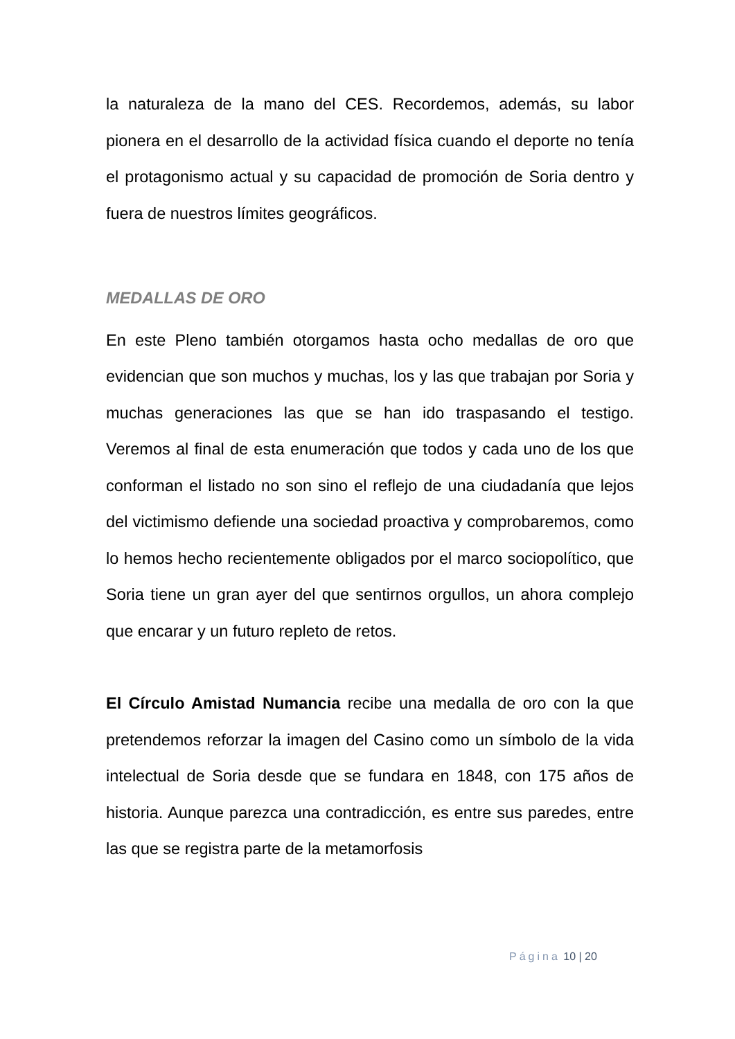la naturaleza de la mano del CES. Recordemos, además, su labor pionera en el desarrollo de la actividad física cuando el deporte no tenía el protagonismo actual y su capacidad de promoción de Soria dentro y fuera de nuestros límites geográficos.
MEDALLAS DE ORO
En este Pleno también otorgamos hasta ocho medallas de oro que evidencian que son muchos y muchas, los y las que trabajan por Soria y muchas generaciones las que se han ido traspasando el testigo. Veremos al final de esta enumeración que todos y cada uno de los que conforman el listado no son sino el reflejo de una ciudadanía que lejos del victimismo defiende una sociedad proactiva y comprobaremos, como lo hemos hecho recientemente obligados por el marco sociopolítico, que Soria tiene un gran ayer del que sentirnos orgullos, un ahora complejo que encarar y un futuro repleto de retos.
El Círculo Amistad Numancia recibe una medalla de oro con la que pretendemos reforzar la imagen del Casino como un símbolo de la vida intelectual de Soria desde que se fundara en 1848, con 175 años de historia. Aunque parezca una contradicción, es entre sus paredes, entre las que se registra parte de la metamorfosis
Página 10 | 20